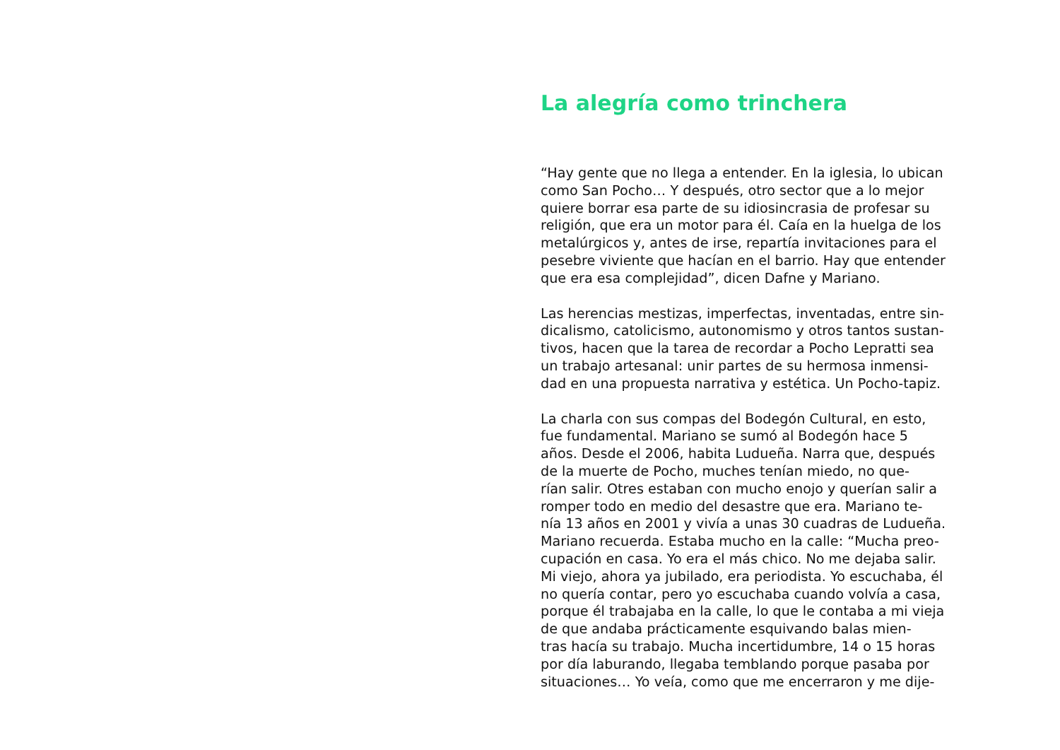La alegría como trinchera
“Hay gente que no llega a entender. En la iglesia, lo ubican
como San Pocho… Y después, otro sector que a lo mejor
quiere borrar esa parte de su idiosincrasia de profesar su
religión, que era un motor para él. Caía en la huelga de los
metalúrgicos y, antes de irse, repartía invitaciones para el
pesebre viviente que hacían en el barrio. Hay que entender
que era esa complejidad”, dicen Dafne y Mariano.
Las herencias mestizas, imperfectas, inventadas, entre sin-
dicalismo, catolicismo, autonomismo y otros tantos sustan-
tivos, hacen que la tarea de recordar a Pocho Lepratti sea
un trabajo artesanal: unir partes de su hermosa inmensi-
dad en una propuesta narrativa y estética. Un Pocho-tapiz.
La charla con sus compas del Bodegón Cultural, en esto,
fue fundamental. Mariano se sumó al Bodegón hace 5
años. Desde el 2006, habita Ludueña. Narra que, después
de la muerte de Pocho, muches tenían miedo, no que-
rían salir. Otres estaban con mucho enojo y querían salir a
romper todo en medio del desastre que era. Mariano te-
nía 13 años en 2001 y vivía a unas 30 cuadras de Ludueña.
Mariano recuerda. Estaba mucho en la calle: “Mucha preo-
cupación en casa. Yo era el más chico. No me dejaba salir.
Mi viejo, ahora ya jubilado, era periodista. Yo escuchaba, él
no quería contar, pero yo escuchaba cuando volvía a casa,
porque él trabajaba en la calle, lo que le contaba a mi vieja
de que andaba prácticamente esquivando balas mien-
tras hacía su trabajo. Mucha incertidumbre, 14 o 15 horas
por día laburando, llegaba temblando porque pasaba por
situaciones… Yo veía, como que me encerraron y me dije-